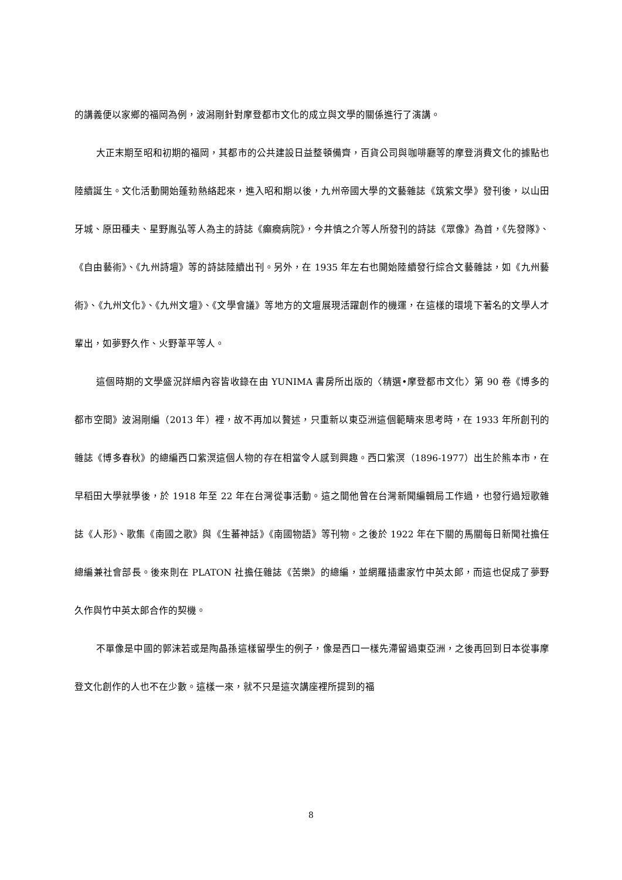的講義便以家鄉的福岡為例，波潟剛針對摩登都市文化的成立與文學的關係進行了演講。
大正末期至昭和初期的福岡，其都市的公共建設日益整頓備齊，百貨公司與咖啡廳等的摩登消費文化的據點也陸續誕生。文化活動開始蓬勃熱絡起來，進入昭和期以後，九州帝國大學的文藝雜誌《筑紫文學》發刊後，以山田牙城、原田種夫、星野胤弘等人為主的詩誌《癲癇病院》，今井慎之介等人所發刊的詩誌《眾像》為首，《先發隊》、《自由藝術》、《九州詩壇》等的詩誌陸續出刊。另外，在 1935 年左右也開始陸續發行綜合文藝雜誌，如《九州藝術》、《九州文化》、《九州文壇》、《文學會議》等地方的文壇展現活躍創作的機運，在這樣的環境下著名的文學人才輩出，如夢野久作、火野葦平等人。
這個時期的文學盛況詳細內容皆收錄在由 YUNIMA 書房所出版的〈精選•摩登都市文化〉第 90 卷《博多的都市空間》波潟剛編（2013 年）裡，故不再加以贅述，只重新以東亞洲這個範疇來思考時，在 1933 年所創刊的雜誌《博多春秋》的總編西口紫溟這個人物的存在相當令人感到興趣。西口紫溟（1896-1977）出生於熊本市，在早稻田大學就學後，於 1918 年至 22 年在台灣從事活動。這之間他曾在台灣新聞編輯局工作過，也發行過短歌雜誌《人形》、歌集《南國之歌》與《生蕃神話》《南國物語》等刊物。之後於 1922 年在下關的馬關每日新聞社擔任總編兼社會部長。後來則在 PLATON 社擔任雜誌《苦樂》的總編，並網羅插畫家竹中英太郎，而這也促成了夢野久作與竹中英太郎合作的契機。
不單像是中國的郭沫若或是陶晶孫這樣留學生的例子，像是西口一樣先滯留過東亞洲，之後再回到日本從事摩登文化創作的人也不在少數。這樣一來，就不只是這次講座裡所提到的福
8